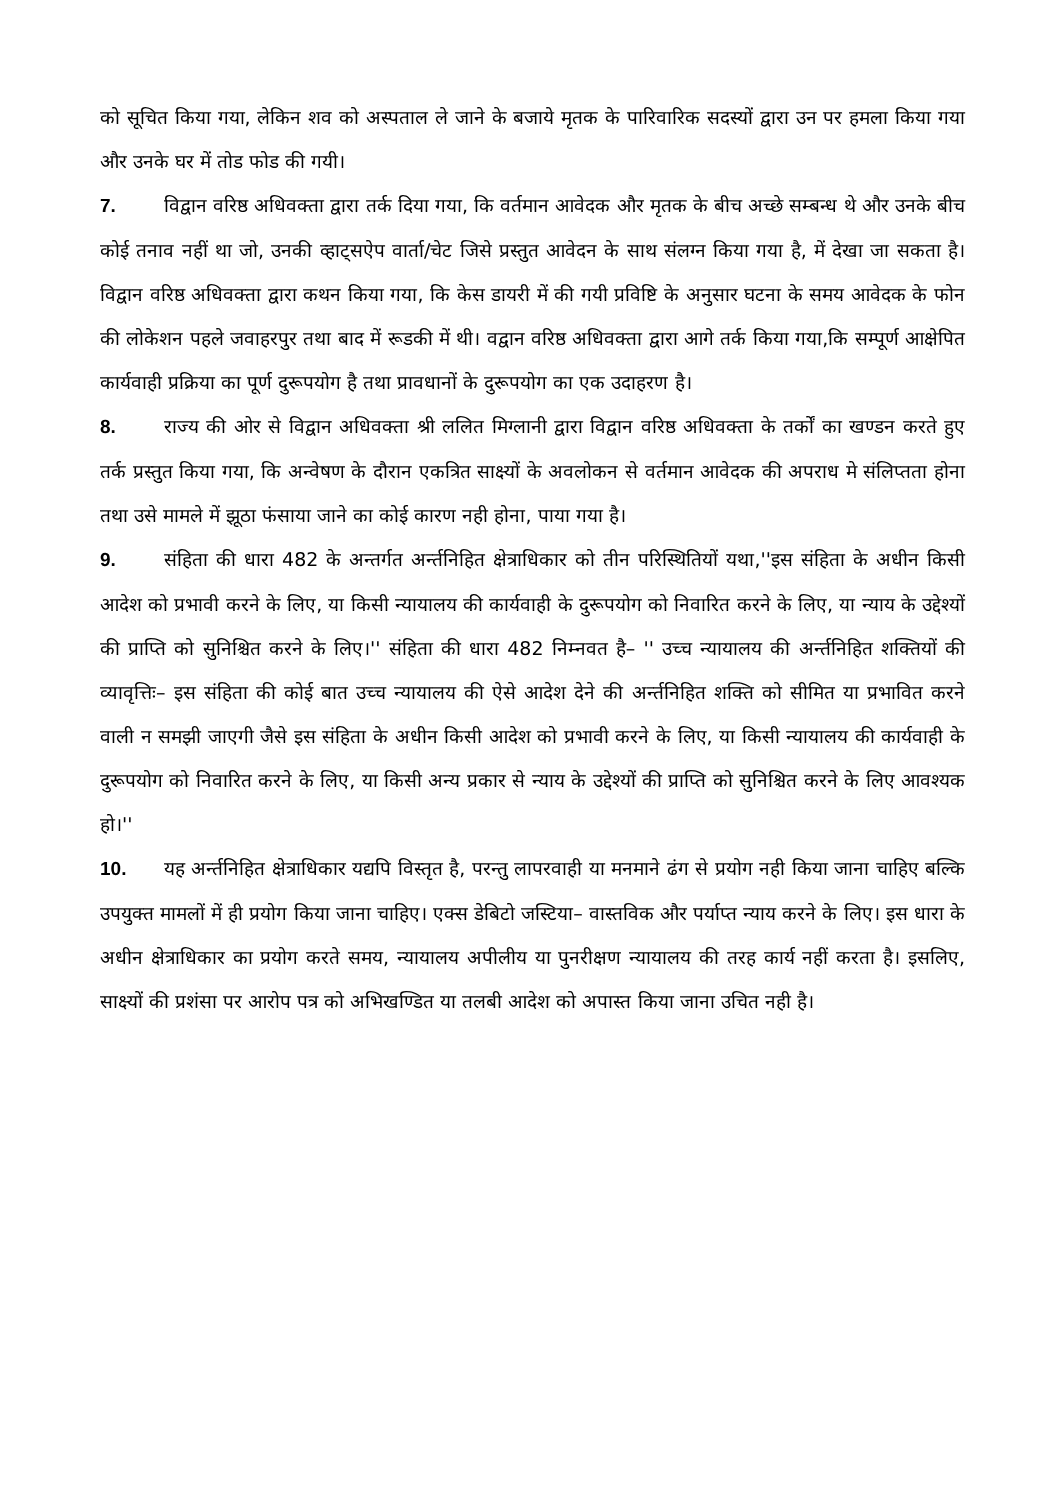को सूचित किया गया, लेकिन शव को अस्पताल ले जाने के बजाये मृतक के पारिवारिक सदस्यों द्वारा उन पर हमला किया गया और उनके घर में तोड फोड की गयी।
7. विद्वान वरिष्ठ अधिवक्ता द्वारा तर्क दिया गया, कि वर्तमान आवेदक और मृतक के बीच अच्छे सम्बन्ध थे और उनके बीच कोई तनाव नहीं था जो, उनकी व्हाट्सऐप वार्ता/चेट जिसे प्रस्तुत आवेदन के साथ संलग्न किया गया है, में देखा जा सकता है। विद्वान वरिष्ठ अधिवक्ता द्वारा कथन किया गया, कि केस डायरी में की गयी प्रविष्टि के अनुसार घटना के समय आवेदक के फोन की लोकेशन पहले जवाहरपुर तथा बाद में रूडकी में थी। वद्वान वरिष्ठ अधिवक्ता द्वारा आगे तर्क किया गया,कि सम्पूर्ण आक्षेपित कार्यवाही प्रक्रिया का पूर्ण दुरूपयोग है तथा प्रावधानों के दुरूपयोग का एक उदाहरण है।
8. राज्य की ओर से विद्वान अधिवक्ता श्री ललित मिग्लानी द्वारा विद्वान वरिष्ठ अधिवक्ता के तर्कों का खण्डन करते हुए तर्क प्रस्तुत किया गया, कि अन्वेषण के दौरान एकत्रित साक्ष्यों के अवलोकन से वर्तमान आवेदक की अपराध मे संलिप्तता होना तथा उसे मामले में झूठा फंसाया जाने का कोई कारण नही होना, पाया गया है।
9. संहिता की धारा 482 के अन्तर्गत अर्न्तनिहित क्षेत्राधिकार को तीन परिस्थितियों यथा,''इस संहिता के अधीन किसी आदेश को प्रभावी करने के लिए, या किसी न्यायालय की कार्यवाही के दुरूपयोग को निवारित करने के लिए, या न्याय के उद्देश्यों की प्राप्ति को सुनिश्चित करने के लिए।'' संहिता की धारा 482 निम्नवत है– '' उच्च न्यायालय की अर्न्तनिहित शक्तियों की व्यावृत्तिः– इस संहिता की कोई बात उच्च न्यायालय की ऐसे आदेश देने की अर्न्तनिहित शक्ति को सीमित या प्रभावित करने वाली न समझी जाएगी जैसे इस संहिता के अधीन किसी आदेश को प्रभावी करने के लिए, या किसी न्यायालय की कार्यवाही के दुरूपयोग को निवारित करने के लिए, या किसी अन्य प्रकार से न्याय के उद्देश्यों की प्राप्ति को सुनिश्चित करने के लिए आवश्यक हो।''
10. यह अर्न्तनिहित क्षेत्राधिकार यद्यपि विस्तृत है, परन्तु लापरवाही या मनमाने ढंग से प्रयोग नही किया जाना चाहिए बल्कि उपयुक्त मामलों में ही प्रयोग किया जाना चाहिए। एक्स डेबिटो जस्टिया– वास्तविक और पर्याप्त न्याय करने के लिए। इस धारा के अधीन क्षेत्राधिकार का प्रयोग करते समय, न्यायालय अपीलीय या पुनरीक्षण न्यायालय की तरह कार्य नहीं करता है। इसलिए, साक्ष्यों की प्रशंसा पर आरोप पत्र को अभिखण्डित या तलबी आदेश को अपास्त किया जाना उचित नही है।